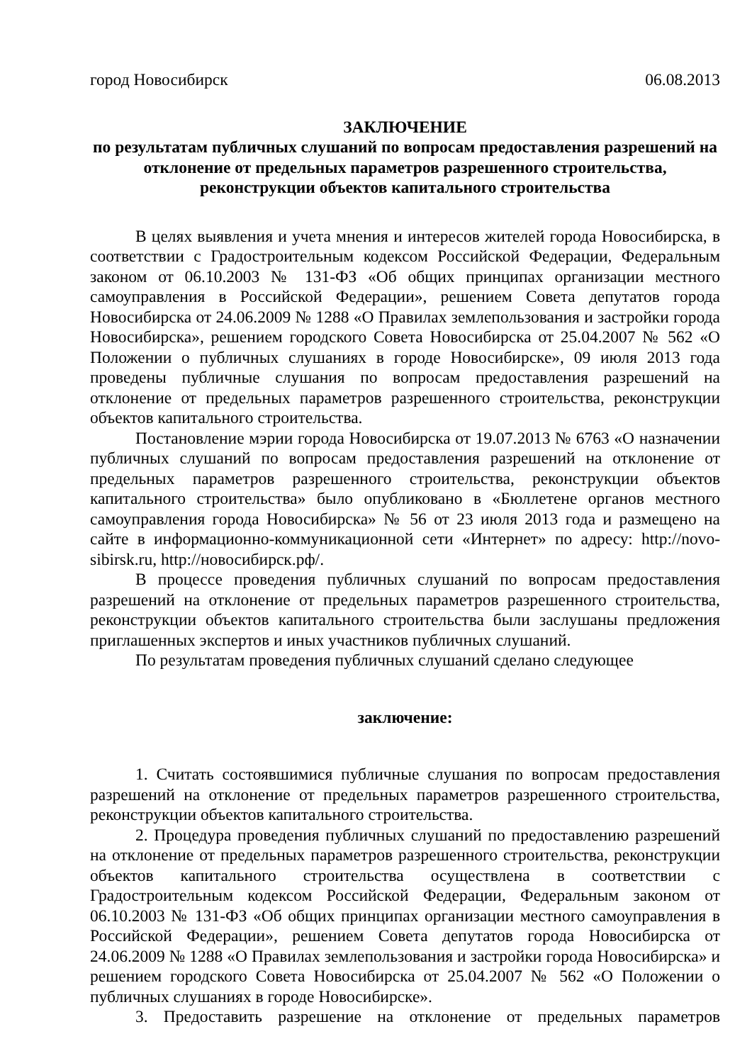город Новосибирск 06.08.2013
ЗАКЛЮЧЕНИЕ
по результатам публичных слушаний по вопросам предоставления разрешений на отклонение от предельных параметров разрешенного строительства, реконструкции объектов капитального строительства
В целях выявления и учета мнения и интересов жителей города Новосибирска, в соответствии с Градостроительным кодексом Российской Федерации, Федеральным законом от 06.10.2003 № 131-ФЗ «Об общих принципах организации местного самоуправления в Российской Федерации», решением Совета депутатов города Новосибирска от 24.06.2009 № 1288 «О Правилах землепользования и застройки города Новосибирска», решением городского Совета Новосибирска от 25.04.2007 № 562 «О Положении о публичных слушаниях в городе Новосибирске», 09 июля 2013 года проведены публичные слушания по вопросам предоставления разрешений на отклонение от предельных параметров разрешенного строительства, реконструкции объектов капитального строительства.
Постановление мэрии города Новосибирска от 19.07.2013 № 6763 «О назначении публичных слушаний по вопросам предоставления разрешений на отклонение от предельных параметров разрешенного строительства, реконструкции объектов капитального строительства» было опубликовано в «Бюллетене органов местного самоуправления города Новосибирска» № 56 от 23 июля 2013 года и размещено на сайте в информационно-коммуникационной сети «Интернет» по адресу: http://novo-sibirsk.ru, http://новосибирск.рф/.
В процессе проведения публичных слушаний по вопросам предоставления разрешений на отклонение от предельных параметров разрешенного строительства, реконструкции объектов капитального строительства были заслушаны предложения приглашенных экспертов и иных участников публичных слушаний.
По результатам проведения публичных слушаний сделано следующее
заключение:
1. Считать состоявшимися публичные слушания по вопросам предоставления разрешений на отклонение от предельных параметров разрешенного строительства, реконструкции объектов капитального строительства.
2. Процедура проведения публичных слушаний по предоставлению разрешений на отклонение от предельных параметров разрешенного строительства, реконструкции объектов капитального строительства осуществлена в соответствии с Градостроительным кодексом Российской Федерации, Федеральным законом от 06.10.2003 № 131-ФЗ «Об общих принципах организации местного самоуправления в Российской Федерации», решением Совета депутатов города Новосибирска от 24.06.2009 № 1288 «О Правилах землепользования и застройки города Новосибирска» и решением городского Совета Новосибирска от 25.04.2007 № 562 «О Положении о публичных слушаниях в городе Новосибирске».
3. Предоставить разрешение на отклонение от предельных параметров